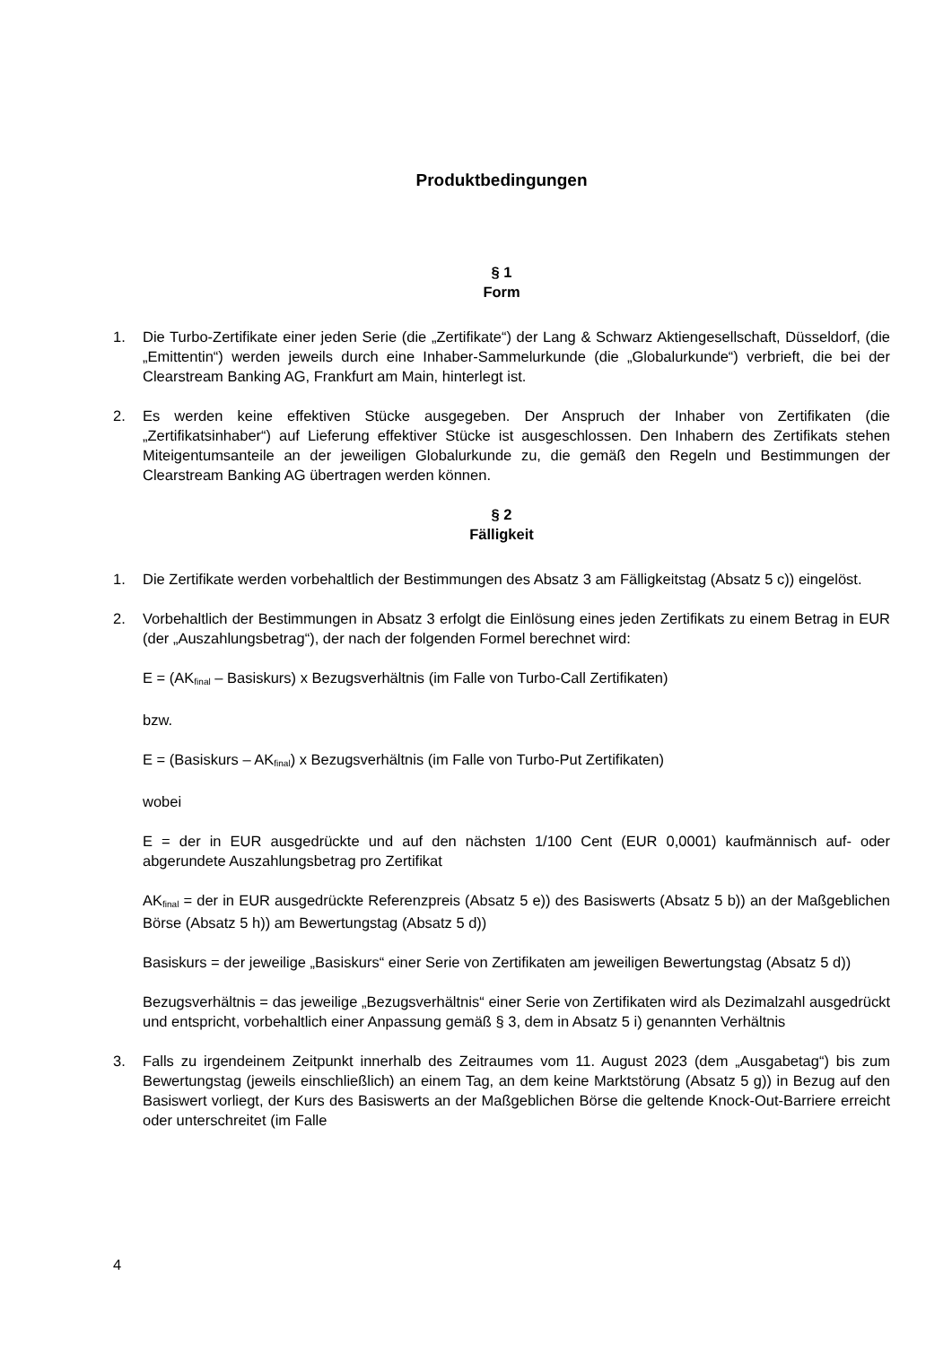Produktbedingungen
§ 1
Form
1. Die Turbo-Zertifikate einer jeden Serie (die „Zertifikate“) der Lang & Schwarz Aktiengesellschaft, Düsseldorf, (die „Emittentin“) werden jeweils durch eine Inhaber-Sammelurkunde (die „Globalurkunde“) verbrieft, die bei der Clearstream Banking AG, Frankfurt am Main, hinterlegt ist.
2. Es werden keine effektiven Stücke ausgegeben. Der Anspruch der Inhaber von Zertifikaten (die „Zertifikatsinhaber“) auf Lieferung effektiver Stücke ist ausgeschlossen. Den Inhabern des Zertifikats stehen Miteigentumsanteile an der jeweiligen Globalurkunde zu, die gemäß den Regeln und Bestimmungen der Clearstream Banking AG übertragen werden können.
§ 2
Fälligkeit
1. Die Zertifikate werden vorbehaltlich der Bestimmungen des Absatz 3 am Fälligkeitstag (Absatz 5 c)) eingelöst.
2. Vorbehaltlich der Bestimmungen in Absatz 3 erfolgt die Einlösung eines jeden Zertifikats zu einem Betrag in EUR (der „Auszahlungsbetrag“), der nach der folgenden Formel berechnet wird:
E = (AK<sub>final</sub> – Basiskurs) x Bezugsverhältnis (im Falle von Turbo-Call Zertifikaten)
bzw.
E = (Basiskurs – AK<sub>final</sub>) x Bezugsverhältnis (im Falle von Turbo-Put Zertifikaten)
wobei
E = der in EUR ausgedrückte und auf den nächsten 1/100 Cent (EUR 0,0001) kaufmännisch auf- oder abgerundete Auszahlungsbetrag pro Zertifikat
AK<sub>final</sub> = der in EUR ausgedrückte Referenzpreis (Absatz 5 e)) des Basiswerts (Absatz 5 b)) an der Maßgeblichen Börse (Absatz 5 h)) am Bewertungstag (Absatz 5 d))
Basiskurs = der jeweilige „Basiskurs“ einer Serie von Zertifikaten am jeweiligen Bewertungstag (Absatz 5 d))
Bezugsverhältnis = das jeweilige „Bezugsverhältnis“ einer Serie von Zertifikaten wird als Dezimalzahl ausgedrückt und entspricht, vorbehaltlich einer Anpassung gemäß § 3, dem in Absatz 5 i) genannten Verhältnis
3. Falls zu irgendeinem Zeitpunkt innerhalb des Zeitraumes vom 11. August 2023 (dem „Ausgabetag“) bis zum Bewertungstag (jeweils einschließlich) an einem Tag, an dem keine Marktstörung (Absatz 5 g)) in Bezug auf den Basiswert vorliegt, der Kurs des Basiswerts an der Maßgeblichen Börse die geltende Knock-Out-Barriere erreicht oder unterschreitet (im Falle
4